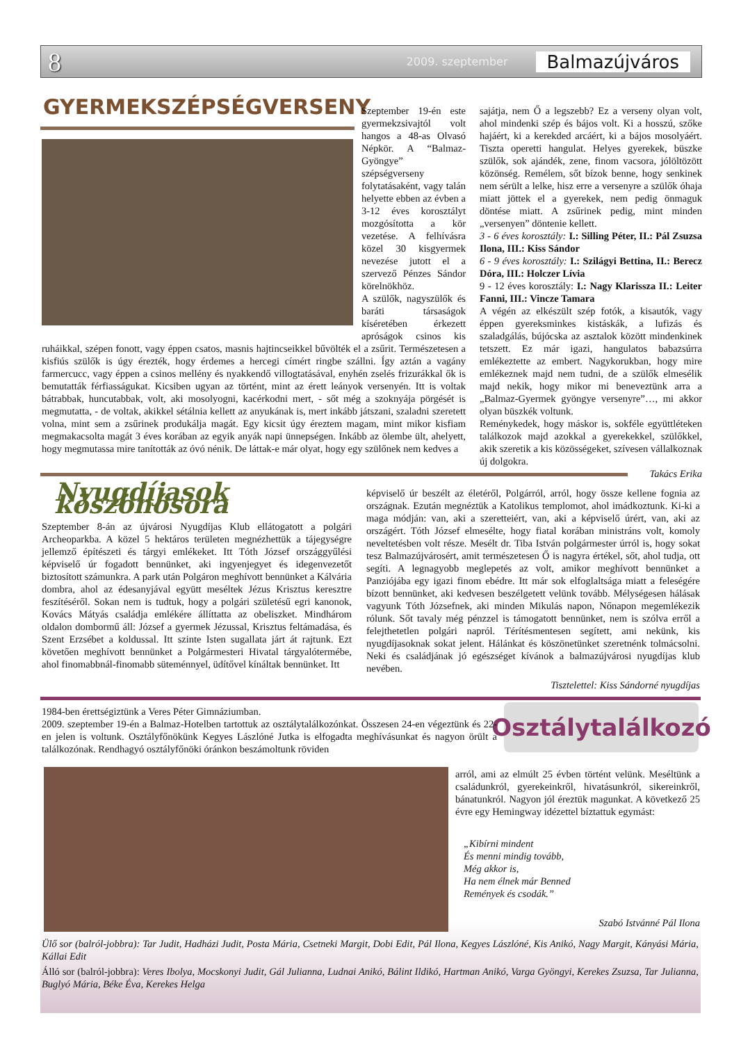8 2009. szeptember Balmazújváros
GYERMEKSZÉPSÉGVERSENY
Szeptember 19-én este gyermekzsivajtól volt hangos a 48-as Olvasó Népkör. A “Balmaz-Gyöngye” szépségverseny folytatásaként, vagy talán helyette ebben az évben a 3-12 éves korosztályt mozgósította a kör vezetése. A felhívásra közel 30 kisgyermek nevezése jutott el a szervező Pénzes Sándor körelnökhöz.
A szülők, nagyszülők és baráti társaságok kíséretében érkezett apróságok csinos kis ruháikkal, szépen fonott, vagy éppen csatos, masnis hajtincseikkel bűvölték el a zsűrit. Természetesen a kisfiús szülők is úgy érezték, hogy érdemes a hercegi címért ringbe szállni. Így aztán a vagány farmercucc, vagy éppen a csinos mellény és nyakkendő villogtatásával, enyhén zselés frizurákkal ők is bemutatták férfiasságukat. Kicsiben ugyan az történt, mint az érett leányok versenyén. Itt is voltak bátrabbak, huncutabbak, volt, aki mosolyogni, kacérkodni mert, - sőt még a szoknyája pörgését is megmutatta, - de voltak, akikkel sétálnia kellett az anyukának is, mert inkább játszani, szaladni szeretett volna, mint sem a zsűrinek produkálja magát. Egy kicsit úgy éreztem magam, mint mikor kisfiam megmakacsolta magát 3 éves korában az egyik anyák napi ünnepségen. Inkább az ölembe ült, ahelyett, hogy megmutassa mire tanították az óvó nénik. De láttak-e már olyat, hogy egy szülőnek nem kedves a
sajátja, nem Ő a legszebb? Ez a verseny olyan volt, ahol mindenki szép és bájos volt. Ki a hosszú, szőke hajáért, ki a kerekded arcáért, ki a bájos mosolyáért. Tiszta operetti hangulat. Helyes gyerekek, büszke szülők, sok ajándék, zene, finom vacsora, jólöltözött közönség. Remélem, sőt bízok benne, hogy senkinek nem sérült a lelke, hisz erre a versenyre a szülők óhaja miatt jöttek el a gyerekek, nem pedig önmaguk döntése miatt. A zsűrinek pedig, mint minden „versenyen” döntenie kellett.
3 - 6 éves korosztály: I.: Silling Péter, II.: Pál Zsuzsa Ilona, III.: Kiss Sándor
6 - 9 éves korosztály: I.: Szilágyi Bettina, II.: Berecz Dóra, III.: Holczer Lívia
9 - 12 éves korosztály: I.: Nagy Klarissza II.: Leiter Fanni, III.: Vincze Tamara
A végén az elkészült szép fotók, a kisautók, vagy éppen gyereksminkes kistáskák, a lufizás és szaladgálás, bújócska az asztalok között mindenkinek tetszett. Ez már igazi, hangulatos babazsúrra emlékeztette az embert. Nagykorukban, hogy mire emlékeznek majd nem tudni, de a szülők elmesélik majd nekik, hogy mikor mi beneveztünk arra a „Balmaz-Gyermek gyöngye versenyre”…, mi akkor olyan büszkék voltunk.
Reménykedek, hogy máskor is, sokféle együttléteken találkozok majd azokkal a gyerekekkel, szülőkkel, akik szeretik a kis közösségeket, szívesen vállalkoznak új dolgokra.
Takács Erika
Nyugdíjasok köszönősora
Szeptember 8-án az újvárosi Nyugdíjas Klub ellátogatott a polgári Archeoparkba. A közel 5 hektáros területen megnézhettük a tájegységre jellemző építészeti és tárgyi emlékeket. Itt Tóth József országgyűlési képviselő úr fogadott bennünket, aki ingyenjegyet és idegenvezetőt biztosított számunkra. A park után Polgáron meghívott bennünket a Kálvária dombra, ahol az édesanyjával együtt meséltek Jézus Krisztus keresztre feszítéséről. Sokan nem is tudtuk, hogy a polgári születésű egri kanonok, Kovács Mátyás családja emlékére állíttatta az obeliszket. Mindhárom oldalon dombormű áll: József a gyermek Jézussal, Krisztus feltámadása, és Szent Erzsébet a koldussal. Itt szinte Isten sugallata járt át rajtunk. Ezt követően meghívott bennünket a Polgármesteri Hivatal tárgyalótermébe, ahol finomabbnál-finomabb süteménnyel, üdítővel kínáltak bennünket. Itt
képviselő úr beszélt az életéről, Polgárról, arról, hogy össze kellene fognia az országnak. Ezután megnéztük a Katolikus templomot, ahol imádkoztunk. Ki-ki a maga módján: van, aki a szeretteiért, van, aki a képviselő úrért, van, aki az országért. Tóth József elmesélte, hogy fiatal korában ministráns volt, komoly neveltetésben volt része. Mesélt dr. Tiba István polgármester úrról is, hogy sokat tesz Balmazújvárosért, amit természetesen Ő is nagyra értékel, sőt, ahol tudja, ott segíti. A legnagyobb meglepetés az volt, amikor meghívott bennünket a Panziójába egy igazi finom ebédre. Itt már sok elfoglaltsága miatt a feleségére bízott bennünket, aki kedvesen beszélgetett velünk tovább. Mélységesen hálásak vagyunk Tóth Józsefnek, aki minden Mikulás napon, Nőnapon megemlékezik rólunk. Sőt tavaly még pénzzel is támogatott bennünket, nem is szólva erről a felejthetetlen polgári napról. Térítésmentesen segített, ami nekünk, kis nyugdíjasoknak sokat jelent. Hálánkat és köszönetünket szeretnénk tolmácsolni. Neki és családjának jó egészséget kívánok a balmazújvárosi nyugdíjas klub nevében.
Tisztelettel: Kiss Sándorné nyugdíjas
Osztálytalálkozó
1984-ben érettségiztünk a Veres Péter Gimnáziumban.
2009. szeptember 19-én a Balmaz-Hotelben tartottuk az osztálytalálkozónkat. Összesen 24-en végeztünk és 22-en jelen is voltunk. Osztályfőnökünk Kegyes Lászlóné Jutka is elfogadta meghívásunkat és nagyon örült a találkozónak. Rendhagyó osztályfőnöki óránkon beszámoltunk röviden
arról, ami az elmúlt 25 évben történt velünk. Meséltünk a családunkról, gyerekeinkről, hivatásunkról, sikereinkről, bánatunkról. Nagyon jól éreztük magunkat. A következő 25 évre egy Hemingway idézettel bíztattuk egymást:
„Kibírni mindent
És menni mindig tovább,
Még akkor is,
Ha nem élnek már Benned
Remények és csodák.”
Szabó Istvánné Pál Ilona
Ülő sor (balról-jobbra): Tar Judit, Hadházi Judit, Posta Mária, Csetneki Margit, Dobi Edit, Pál Ilona, Kegyes Lászlóné, Kis Anikó, Nagy Margit, Kányási Mária, Kállai Edit
Álló sor (balról-jobbra): Veres Ibolya, Mocskonyi Judit, Gál Julianna, Ludnai Anikó, Bálint Ildikó, Hartman Anikó, Varga Gyöngyi, Kerekes Zsuzsa, Tar Julianna, Buglyó Mária, Béke Éva, Kerekes Helga